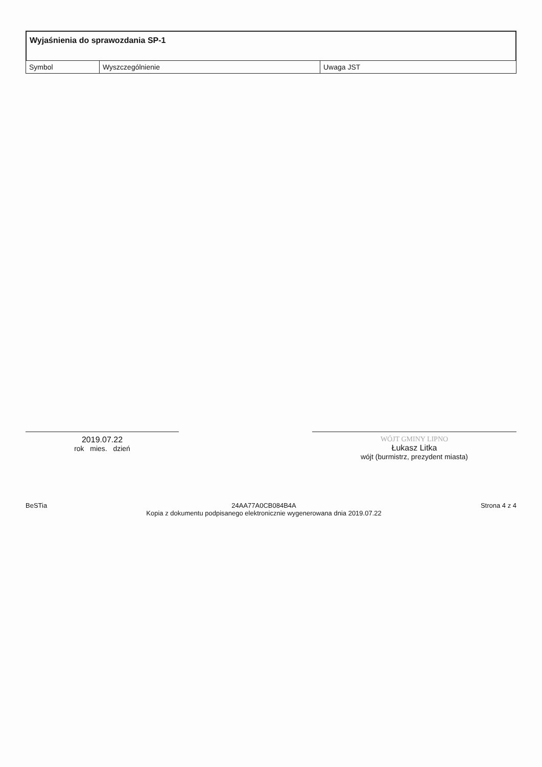Wyjaśnienia do sprawozdania SP-1
| Symbol | Wyszczególnienie | Uwaga JST |
| --- | --- | --- |
2019.07.22
rok mies. dzień
WÓJT GMINY LIPNO
Łukasz Litka
wójt (burmistrz, prezydent miasta)
BeSTia 24AA77A0CB084B4A
Kopia z dokumentu podpisanego elektronicznie wygenerowana dnia 2019.07.22
Strona 4 z 4